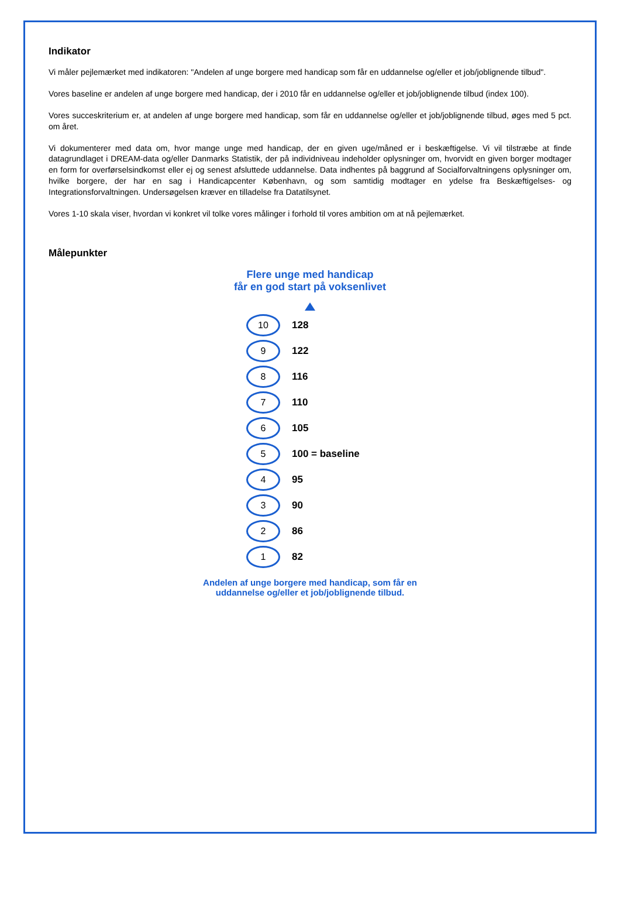Indikator
Vi måler pejlemærket med indikatoren: "Andelen af unge borgere med handicap som får en uddannelse og/eller et job/joblignende tilbud".
Vores baseline er andelen af unge borgere med handicap, der i 2010 får en uddannelse og/eller et job/joblignende tilbud (index 100).
Vores succeskriterium er, at andelen af unge borgere med handicap, som får en uddannelse og/eller et job/joblignende tilbud, øges med 5 pct. om året.
Vi dokumenterer med data om, hvor mange unge med handicap, der en given uge/måned er i beskæftigelse. Vi vil tilstræbe at finde datagrundlaget i DREAM-data og/eller Danmarks Statistik, der på individniveau indeholder oplysninger om, hvorvidt en given borger modtager en form for overførselsindkomst eller ej og senest afsluttede uddannelse. Data indhentes på baggrund af Socialforvaltningens oplysninger om, hvilke borgere, der har en sag i Handicapcenter København, og som samtidig modtager en ydelse fra Beskæftigelses- og Integrationsforvaltningen. Undersøgelsen kræver en tilladelse fra Datatilsynet.
Vores 1-10 skala viser, hvordan vi konkret vil tolke vores målinger i forhold til vores ambition om at nå pejlemærket.
Målepunkter
Flere unge med handicap
får en god start på voksenlivet
10
128
9
122
8
116
7
110
6
105
5
100 = baseline
4
95
3
90
2
86
1
82
Andelen af unge borgere med handicap, som får en
uddannelse og/eller et job/joblignende tilbud.